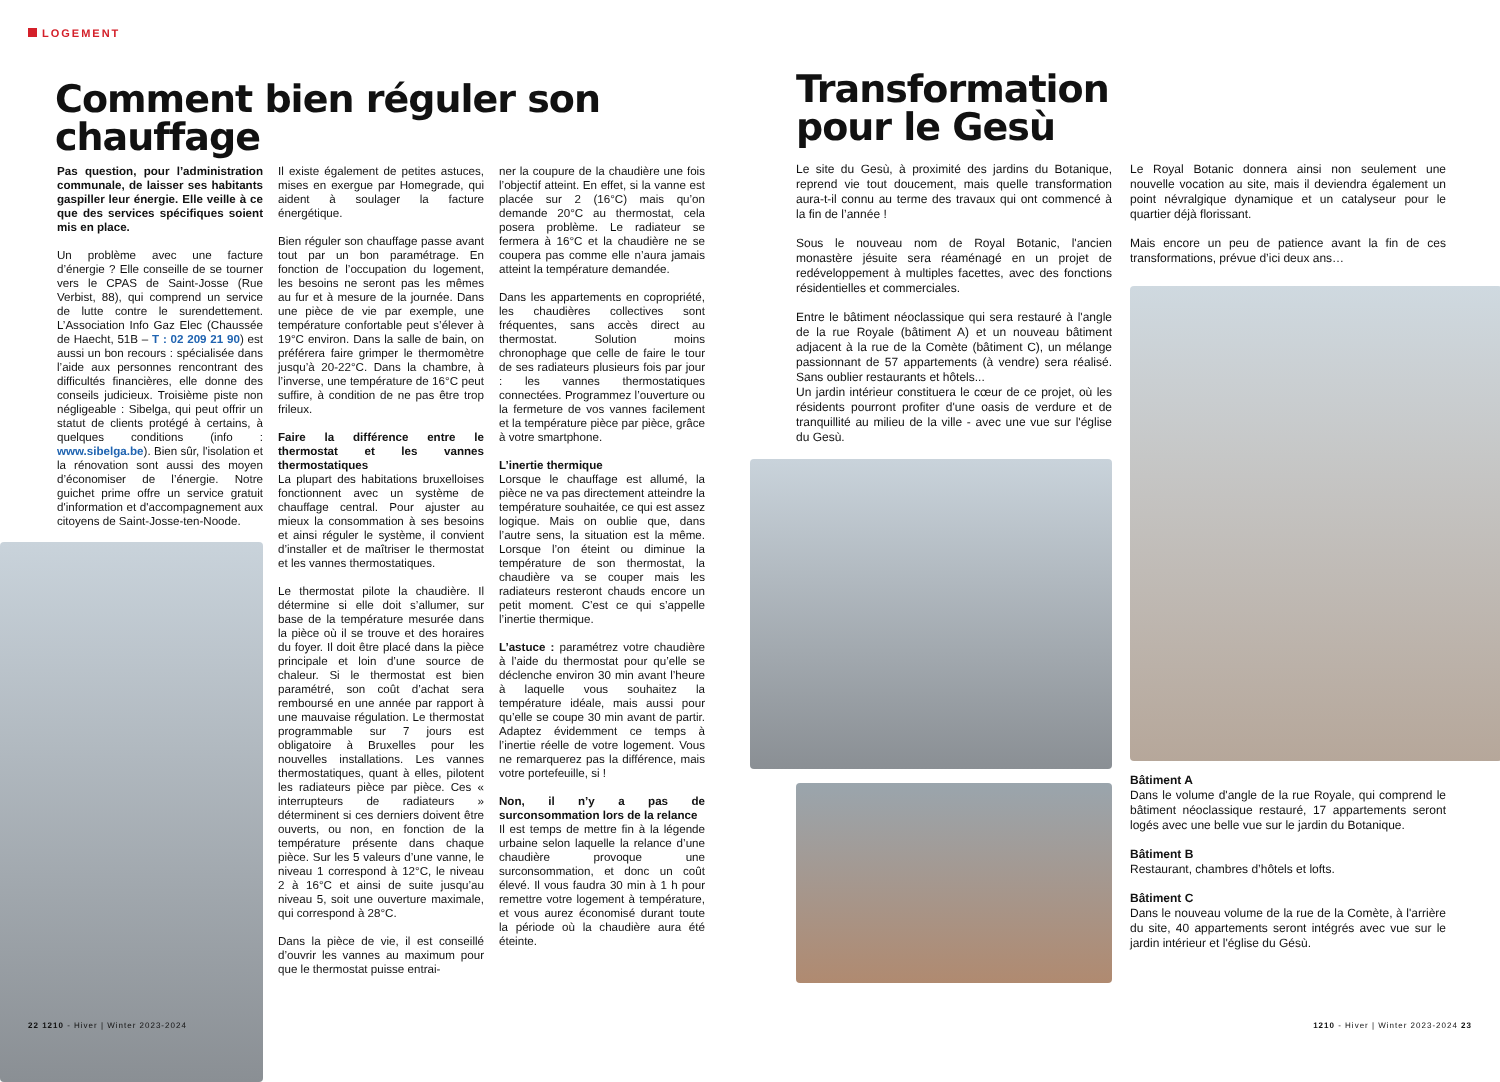LOGEMENT
Comment bien réguler son chauffage
Pas question, pour l’administration communale, de laisser ses habitants gaspiller leur énergie. Elle veille à ce que des services spécifiques soient mis en place.
Un problème avec une facture d’énergie ? Elle conseille de se tourner vers le CPAS de Saint-Josse (Rue Verbist, 88), qui comprend un service de lutte contre le surendettement. L’Association Info Gaz Elec (Chaussée de Haecht, 51B – T : 02 209 21 90) est aussi un bon recours : spécialisée dans l’aide aux personnes rencontrant des difficultés financières, elle donne des conseils judicieux. Troisième piste non négligeable : Sibelga, qui peut offrir un statut de clients protégé à certains, à quelques conditions (info : www.sibelga.be). Bien sûr, l'isolation et la rénovation sont aussi des moyen d’économiser de l’énergie. Notre guichet prime offre un service gratuit d'information et d'accompagnement aux citoyens de Saint-Josse-ten-Noode.
Il existe également de petites astuces, mises en exergue par Homegrade, qui aident à soulager la facture énergétique.
Bien réguler son chauffage passe avant tout par un bon paramétrage. En fonction de l’occupation du logement, les besoins ne seront pas les mêmes au fur et à mesure de la journée. Dans une pièce de vie par exemple, une température confortable peut s’élever à 19°C environ. Dans la salle de bain, on préférera faire grimper le thermomètre jusqu’à 20-22°C. Dans la chambre, à l’inverse, une température de 16°C peut suffire, à condition de ne pas être trop frileux.
Faire la différence entre le thermostat et les vannes thermostatiques
La plupart des habitations bruxelloises fonctionnent avec un système de chauffage central. Pour ajuster au mieux la consommation à ses besoins et ainsi réguler le système, il convient d’installer et de maîtriser le thermostat et les vannes thermostatiques.
Le thermostat pilote la chaudière. Il détermine si elle doit s’allumer, sur base de la température mesurée dans la pièce où il se trouve et des horaires du foyer. Il doit être placé dans la pièce principale et loin d’une source de chaleur. Si le thermostat est bien paramétré, son coût d’achat sera remboursé en une année par rapport à une mauvaise régulation. Le thermostat programmable sur 7 jours est obligatoire à Bruxelles pour les nouvelles installations. Les vannes thermostatiques, quant à elles, pilotent les radiateurs pièce par pièce. Ces « interrupteurs de radiateurs » déterminent si ces derniers doivent être ouverts, ou non, en fonction de la température présente dans chaque pièce. Sur les 5 valeurs d’une vanne, le niveau 1 correspond à 12°C, le niveau 2 à 16°C et ainsi de suite jusqu’au niveau 5, soit une ouverture maximale, qui correspond à 28°C.
Dans la pièce de vie, il est conseillé d’ouvrir les vannes au maximum pour que le thermostat puisse entrai-
ner la coupure de la chaudière une fois l’objectif atteint. En effet, si la vanne est placée sur 2 (16°C) mais qu’on demande 20°C au thermostat, cela posera problème. Le radiateur se fermera à 16°C et la chaudière ne se coupera pas comme elle n’aura jamais atteint la température demandée.
Dans les appartements en copropriété, les chaudières collectives sont fréquentes, sans accès direct au thermostat. Solution moins chronophage que celle de faire le tour de ses radiateurs plusieurs fois par jour : les vannes thermostatiques connectées. Programmez l’ouverture ou la fermeture de vos vannes facilement et la température pièce par pièce, grâce à votre smartphone.
L’inertie thermique
Lorsque le chauffage est allumé, la pièce ne va pas directement atteindre la température souhaitée, ce qui est assez logique. Mais on oublie que, dans l’autre sens, la situation est la même. Lorsque l’on éteint ou diminue la température de son thermostat, la chaudière va se couper mais les radiateurs resteront chauds encore un petit moment. C’est ce qui s’appelle l’inertie thermique.
L’astuce : paramétrez votre chaudière à l’aide du thermostat pour qu’elle se déclenche environ 30 min avant l’heure à laquelle vous souhaitez la température idéale, mais aussi pour qu’elle se coupe 30 min avant de partir. Adaptez évidemment ce temps à l’inertie réelle de votre logement. Vous ne remarquerez pas la différence, mais votre portefeuille, si !
Non, il n’y a pas de surconsommation lors de la relance
Il est temps de mettre fin à la légende urbaine selon laquelle la relance d’une chaudière provoque une surconsommation, et donc un coût élevé. Il vous faudra 30 min à 1 h pour remettre votre logement à température, et vous aurez économisé durant toute la période où la chaudière aura été éteinte.
22 1210 - Hiver | Winter 2023-2024
Transformation
pour le Gesù
Le site du Gesù, à proximité des jardins du Botanique, reprend vie tout doucement, mais quelle transformation aura-t-il connu au terme des travaux qui ont commencé à la fin de l’année !
Sous le nouveau nom de Royal Botanic, l'ancien monastère jésuite sera réaménagé en un projet de redéveloppement à multiples facettes, avec des fonctions résidentielles et commerciales.
Entre le bâtiment néoclassique qui sera restauré à l'angle de la rue Royale (bâtiment A) et un nouveau bâtiment adjacent à la rue de la Comète (bâtiment C), un mélange passionnant de 57 appartements (à vendre) sera réalisé. Sans oublier restaurants et hôtels...
Un jardin intérieur constituera le cœur de ce projet, où les résidents pourront profiter d'une oasis de verdure et de tranquillité au milieu de la ville - avec une vue sur l'église du Gesù.
Le Royal Botanic donnera ainsi non seulement une nouvelle vocation au site, mais il deviendra également un point névralgique dynamique et un catalyseur pour le quartier déjà florissant.
Mais encore un peu de patience avant la fin de ces transformations, prévue d’ici deux ans…
Bâtiment A
Dans le volume d'angle de la rue Royale, qui comprend le bâtiment néoclassique restauré, 17 appartements seront logés avec une belle vue sur le jardin du Botanique.
Bâtiment B
Restaurant, chambres d’hôtels et lofts.
Bâtiment C
Dans le nouveau volume de la rue de la Comète, à l'arrière du site, 40 appartements seront intégrés avec vue sur le jardin intérieur et l'église du Gésù.
1210 - Hiver | Winter 2023-2024 23